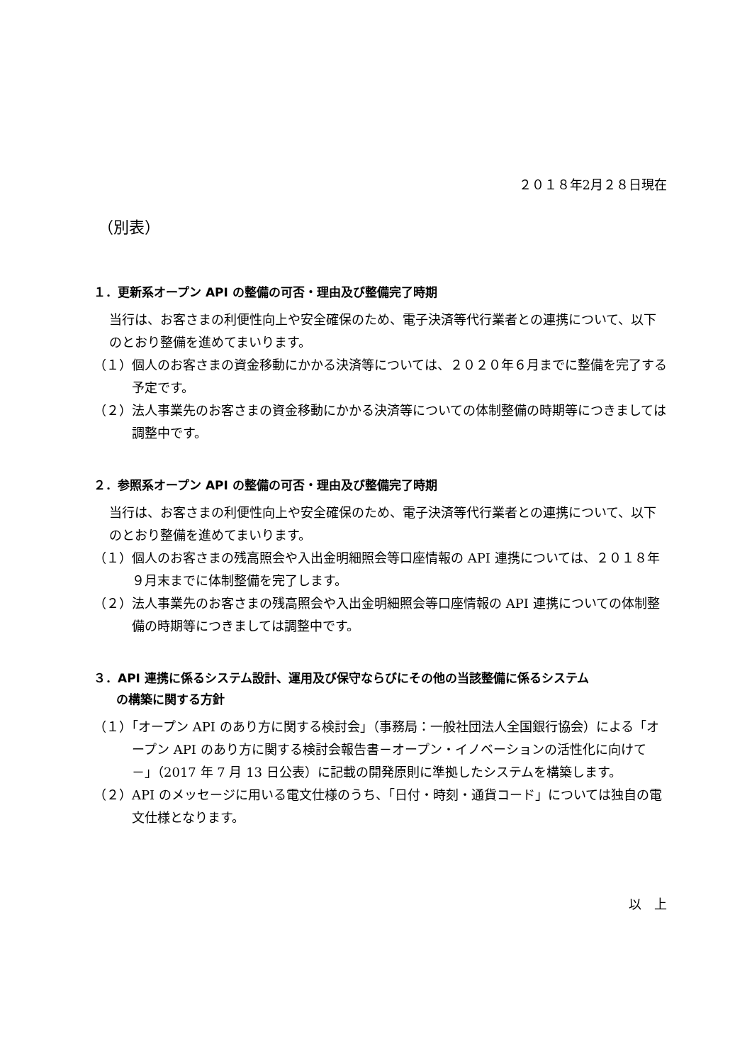２０１８年2月２８日現在
（別表）
１．更新系オープン API の整備の可否・理由及び整備完了時期
当行は、お客さまの利便性向上や安全確保のため、電子決済等代行業者との連携について、以下のとおり整備を進めてまいります。
（１）個人のお客さまの資金移動にかかる決済等については、２０２０年６月までに整備を完了する予定です。
（２）法人事業先のお客さまの資金移動にかかる決済等についての体制整備の時期等につきましては調整中です。
２．参照系オープン API の整備の可否・理由及び整備完了時期
当行は、お客さまの利便性向上や安全確保のため、電子決済等代行業者との連携について、以下のとおり整備を進めてまいります。
（１）個人のお客さまの残高照会や入出金明細照会等口座情報の API 連携については、２０１８年９月末までに体制整備を完了します。
（２）法人事業先のお客さまの残高照会や入出金明細照会等口座情報の API 連携についての体制整備の時期等につきましては調整中です。
３．API 連携に係るシステム設計、運用及び保守ならびにその他の当該整備に係るシステム
の構築に関する方針
（１）「オープン API のあり方に関する検討会」（事務局：一般社団法人全国銀行協会）による「オープン API のあり方に関する検討会報告書－オープン・イノベーションの活性化に向けて－」（2017 年 7 月 13 日公表）に記載の開発原則に準拠したシステムを構築します。
（２）API のメッセージに用いる電文仕様のうち、「日付・時刻・通貨コード」については独自の電文仕様となります。
以　上